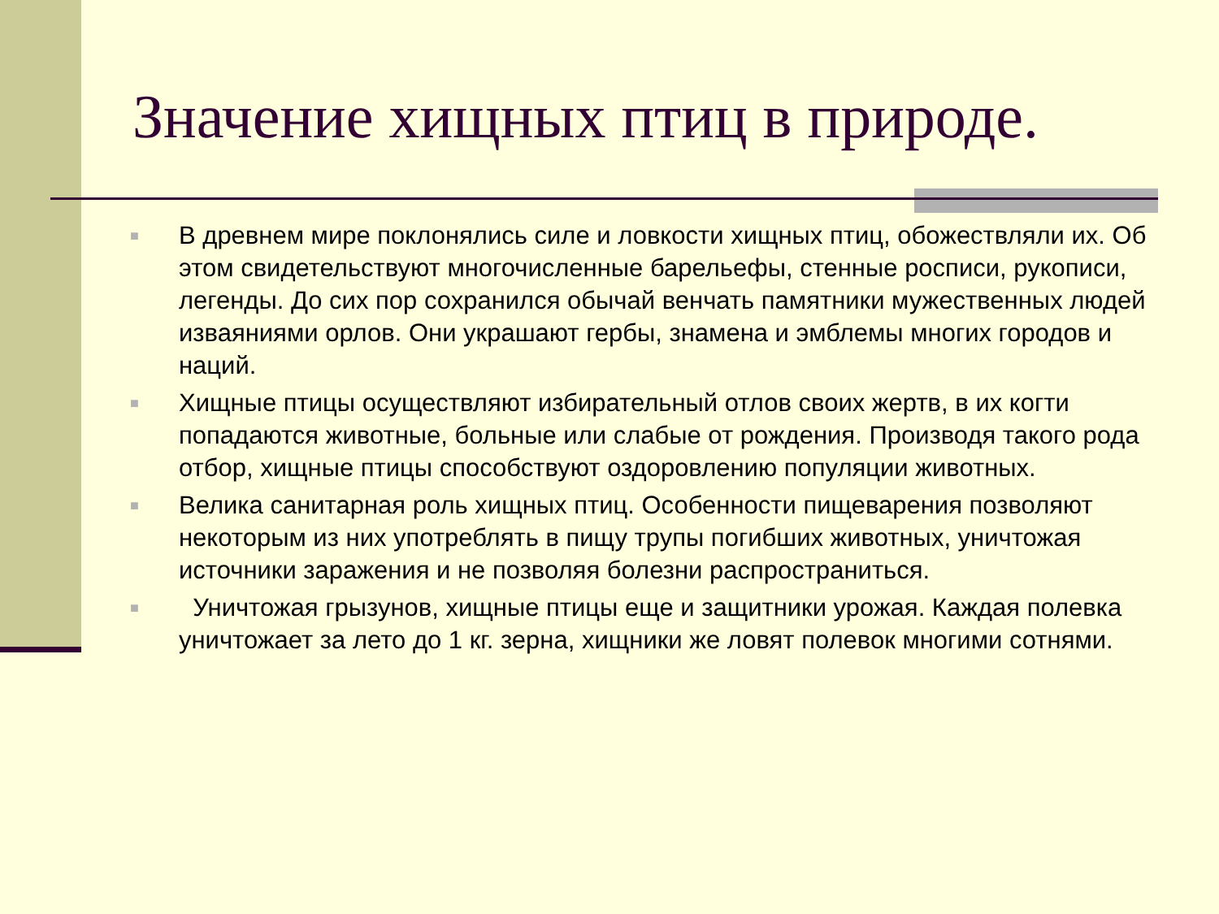Значение хищных птиц в природе.
■ В древнем мире поклонялись силе и ловкости хищных птиц, обожествляли их. Об этом свидетельствуют многочисленные барельефы, стенные росписи, рукописи, легенды. До сих пор сохранился обычай венчать памятники мужественных людей изваяниями орлов. Они украшают гербы, знамена и эмблемы многих городов и наций.
■ Хищные птицы осуществляют избирательный отлов своих жертв, в их когти попадаются животные, больные или слабые от рождения. Производя такого рода отбор, хищные птицы способствуют оздоровлению популяции животных.
■ Велика санитарная роль хищных птиц. Особенности пищеварения позволяют некоторым из них употреблять в пищу трупы погибших животных, уничтожая источники заражения и не позволяя болезни распространиться.
■ Уничтожая грызунов, хищные птицы еще и защитники урожая. Каждая полевка уничтожает за лето до 1 кг. зерна, хищники же ловят полевок многими сотнями.